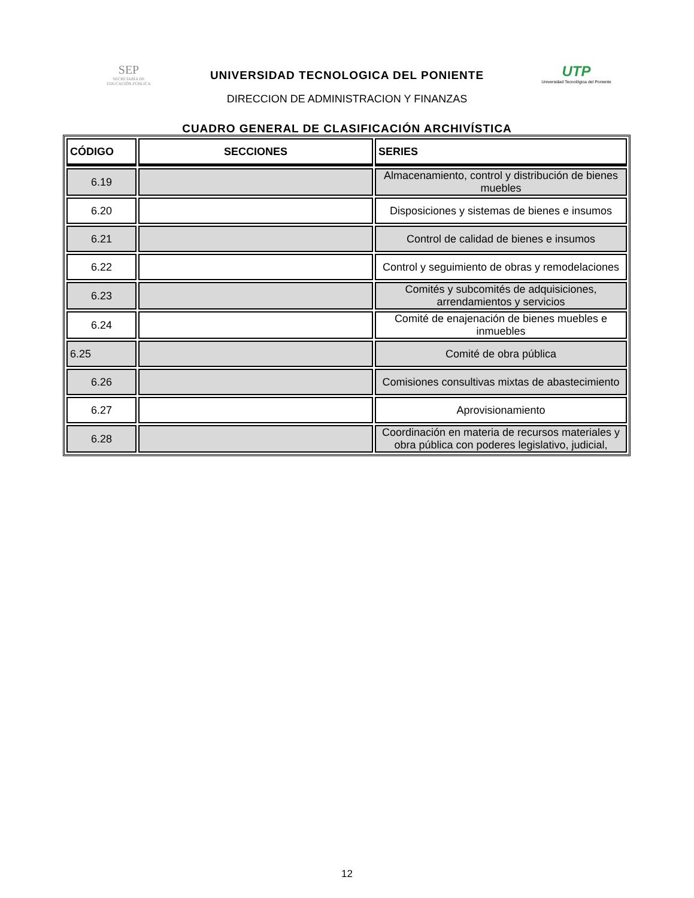SEP
SECRETARÍA DE
EDUCACIÓN PÚBLICA
UTP
Universidad Tecnológica del Poniente
UNIVERSIDAD TECNOLOGICA DEL PONIENTE
DIRECCION DE ADMINISTRACION Y FINANZAS
CUADRO GENERAL DE CLASIFICACIÓN ARCHIVÍSTICA
| CÓDIGO | SECCIONES | SERIES |
| --- | --- | --- |
| 6.19 | | Almacenamiento, control y distribución de bienes muebles |
| 6.20 | | Disposiciones y sistemas de bienes e insumos |
| 6.21 | | Control de calidad de bienes e insumos |
| 6.22 | | Control y seguimiento de obras y remodelaciones |
| 6.23 | | Comités y subcomités de adquisiciones, arrendamientos y servicios |
| 6.24 | | Comité de enajenación de bienes muebles e inmuebles |
| 6.25 | | Comité de obra pública |
| 6.26 | | Comisiones consultivas mixtas de abastecimiento |
| 6.27 | | Aprovisionamiento |
| 6.28 | | Coordinación en materia de recursos materiales y obra pública con poderes legislativo, judicial, |
12